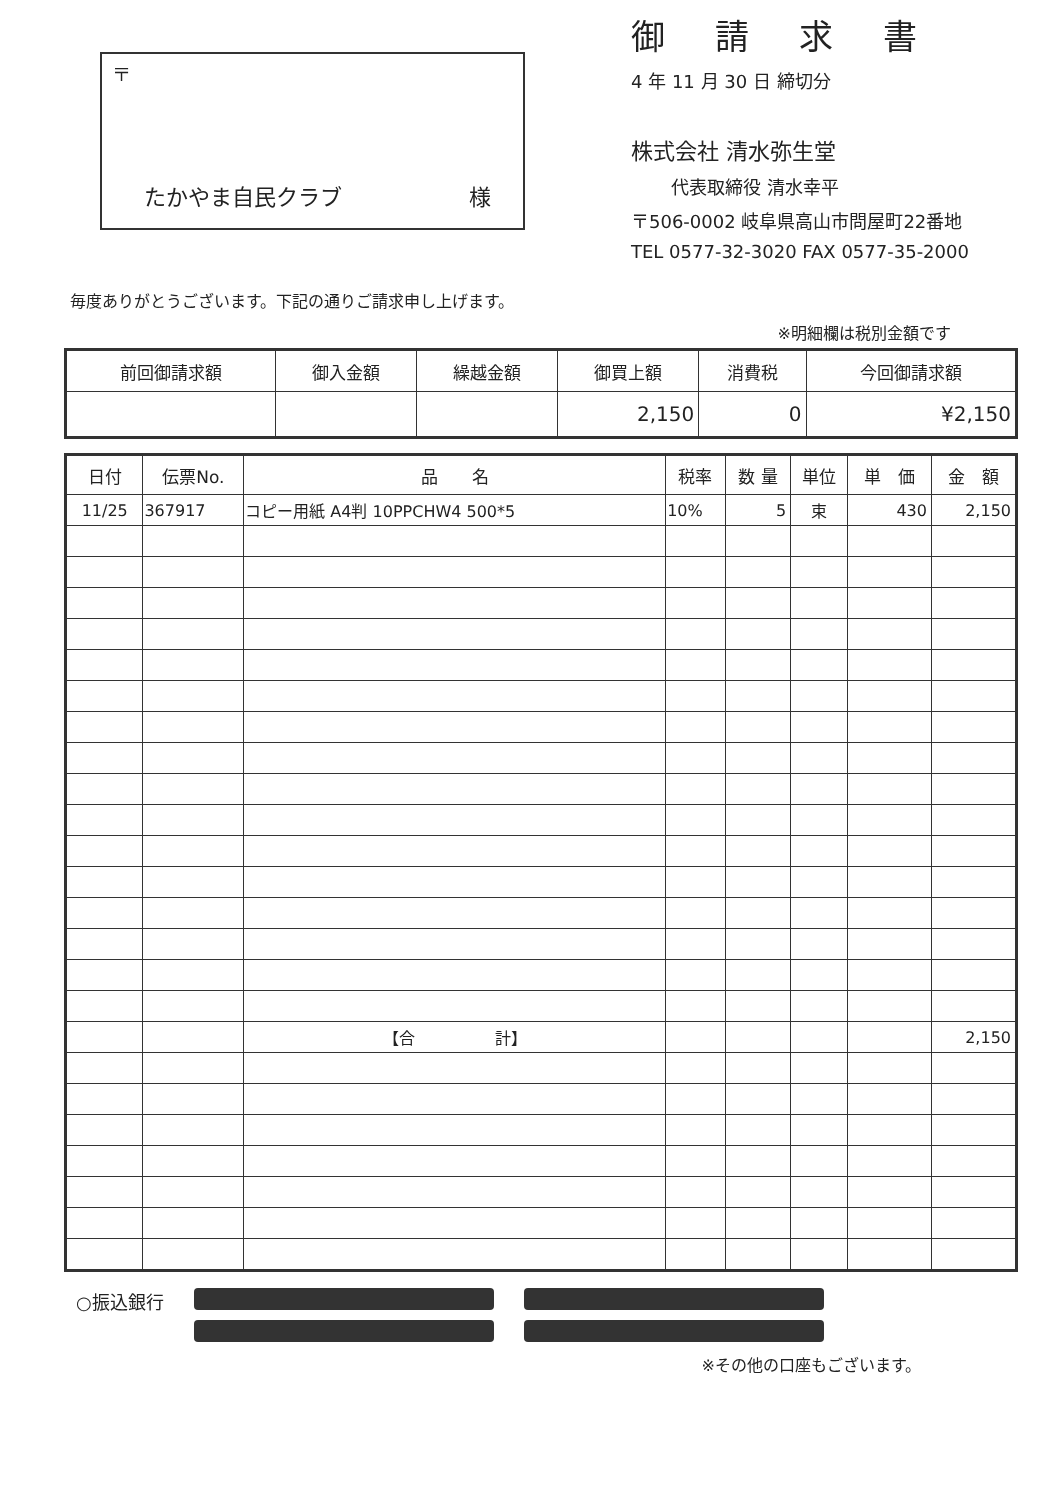〒
たかやま自民クラブ 様
御請求書
4 年 11 月 30 日 締切分
株式会社 清水弥生堂
代表取締役 清水幸平
〒506-0002 岐阜県高山市問屋町22番地
TEL 0577-32-3020 FAX 0577-35-2000
毎度ありがとうございます。下記の通りご請求申し上げます。
※明細欄は税別金額です
| 前回御請求額 | 御入金額 | 繰越金額 | 御買上額 | 消費税 | 今回御請求額 |
| --- | --- | --- | --- | --- | --- |
| | | | 2,150 | 0 | ¥2,150 |
| 日付 | 伝票No. | 品 名 | 税率 | 数 量 | 単位 | 単 価 | 金 額 |
| --- | --- | --- | --- | --- | --- | --- | --- |
| 11/25 | 367917 | コピー用紙 A4判 10PPCHW4 500*5 | 10% | 5 | 束 | 430 | 2,150 |
| | | 【合 計】 | | | | | 2,150 |
○振込銀行
※その他の口座もございます。